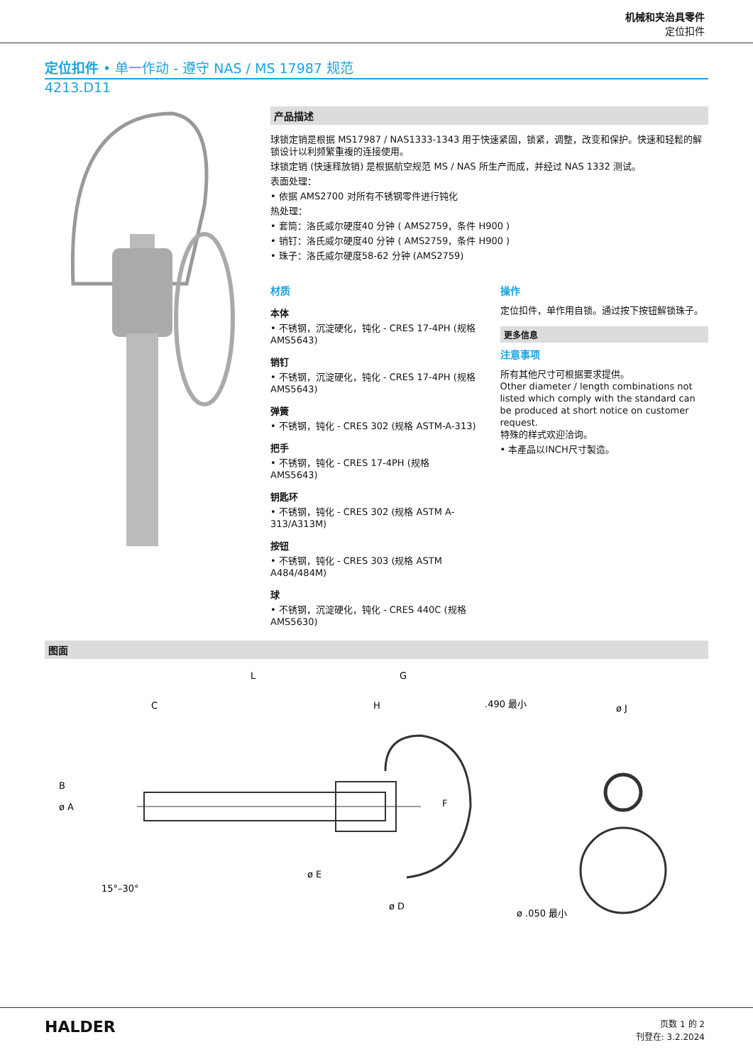机械和夹治具零件
定位扣件
定位扣件 • 单一作动 - 遵守 NAS / MS 17987 规范
4213.D11
产品描述
球锁定销是根据 MS17987 / NAS1333-1343 用于快速紧固，锁紧，调整，改变和保护。快速和轻鬆的解锁设计以利频繁重複的连接使用。
球锁定销 (快速释放销) 是根据航空规范 MS / NAS 所生产而成，并经过 NAS 1332 测试。
表面处理：
• 依据 AMS2700 对所有不锈钢零件进行钝化
热处理：
• 套筒：洛氏威尔硬度40 分钟 ( AMS2759，条件 H900 )
• 销钉：洛氏威尔硬度40 分钟 ( AMS2759，条件 H900 )
• 珠子：洛氏威尔硬度58-62 分钟 (AMS2759)
材质
本体
• 不锈钢，沉淀硬化，钝化 - CRES 17-4PH (规格 AMS5643)
销钉
• 不锈钢，沉淀硬化，钝化 - CRES 17-4PH (规格 AMS5643)
弹簧
• 不锈钢，钝化 - CRES 302 (规格 ASTM-A-313)
把手
• 不锈钢，钝化 - CRES 17-4PH (规格 AMS5643)
钥匙环
• 不锈钢，钝化 - CRES 302 (规格 ASTM A-313/A313M)
按钮
• 不锈钢，钝化 - CRES 303 (规格 ASTM A484/484M)
球
• 不锈钢，沉淀硬化，钝化 - CRES 440C (规格 AMS5630)
操作
定位扣件，单作用自锁。通过按下按钮解锁珠子。
更多信息
注意事项
所有其他尺寸可根据要求提供。
Other diameter / length combinations not listed which comply with the standard can be produced at short notice on customer request.
特殊的样式欢迎洽询。
• 本產品以INCH尺寸製造。
图面
L
G
C
H
.490 最小
ø J
B
ø A
F
ø D
ø E
15°–30°
ø .050 最小
HALDER
页数 1 的 2
刊登在: 3.2.2024